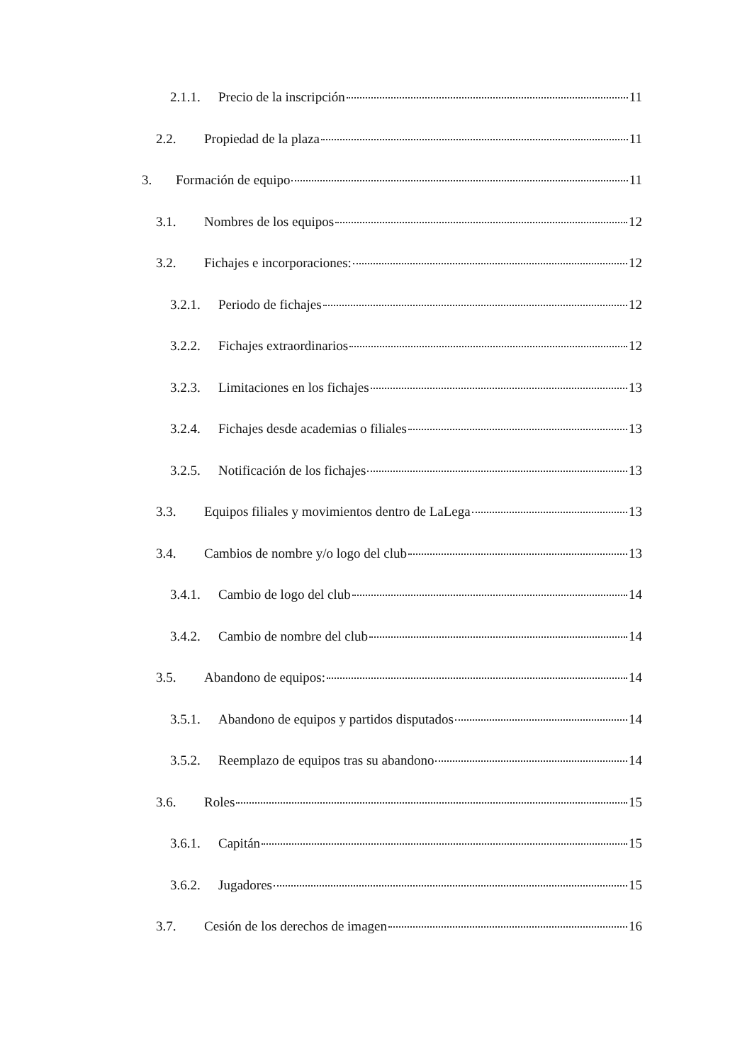2.1.1. Precio de la inscripción 11
2.2. Propiedad de la plaza 11
3. Formación de equipo 11
3.1. Nombres de los equipos 12
3.2. Fichajes e incorporaciones: 12
3.2.1. Periodo de fichajes 12
3.2.2. Fichajes extraordinarios 12
3.2.3. Limitaciones en los fichajes 13
3.2.4. Fichajes desde academias o filiales 13
3.2.5. Notificación de los fichajes 13
3.3. Equipos filiales y movimientos dentro de LaLega 13
3.4. Cambios de nombre y/o logo del club 13
3.4.1. Cambio de logo del club 14
3.4.2. Cambio de nombre del club 14
3.5. Abandono de equipos: 14
3.5.1. Abandono de equipos y partidos disputados 14
3.5.2. Reemplazo de equipos tras su abandono 14
3.6. Roles 15
3.6.1. Capitán 15
3.6.2. Jugadores 15
3.7. Cesión de los derechos de imagen 16